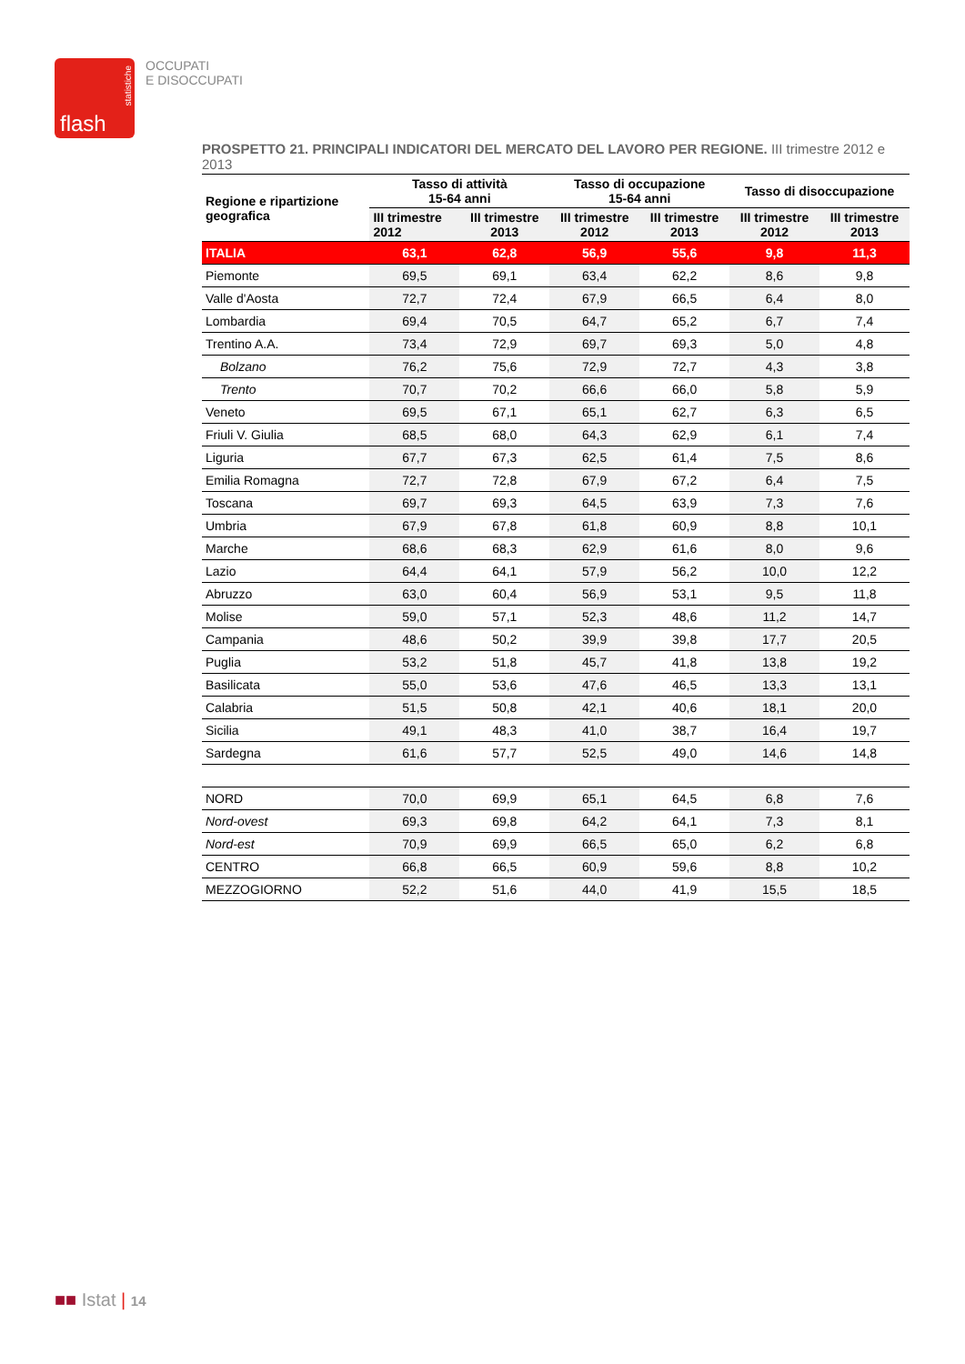statistiche
flash
OCCUPATI
E DISOCCUPATI
PROSPETTO 21. PRINCIPALI INDICATORI DEL MERCATO DEL LAVORO PER REGIONE. III trimestre 2012 e 2013
| Regione e ripartizione geografica | Tasso di attività 15-64 anni | | Tasso di occupazione 15-64 anni | | Tasso di disoccupazione | |
| --- | --- | --- | --- | --- | --- | --- |
| | III trimestre 2012 | III trimestre 2013 | III trimestre 2012 | III trimestre 2013 | III trimestre 2012 | III trimestre 2013 |
| ITALIA | 63,1 | 62,8 | 56,9 | 55,6 | 9,8 | 11,3 |
| Piemonte | 69,5 | 69,1 | 63,4 | 62,2 | 8,6 | 9,8 |
| Valle d'Aosta | 72,7 | 72,4 | 67,9 | 66,5 | 6,4 | 8,0 |
| Lombardia | 69,4 | 70,5 | 64,7 | 65,2 | 6,7 | 7,4 |
| Trentino A.A. | 73,4 | 72,9 | 69,7 | 69,3 | 5,0 | 4,8 |
| Bolzano | 76,2 | 75,6 | 72,9 | 72,7 | 4,3 | 3,8 |
| Trento | 70,7 | 70,2 | 66,6 | 66,0 | 5,8 | 5,9 |
| Veneto | 69,5 | 67,1 | 65,1 | 62,7 | 6,3 | 6,5 |
| Friuli V. Giulia | 68,5 | 68,0 | 64,3 | 62,9 | 6,1 | 7,4 |
| Liguria | 67,7 | 67,3 | 62,5 | 61,4 | 7,5 | 8,6 |
| Emilia Romagna | 72,7 | 72,8 | 67,9 | 67,2 | 6,4 | 7,5 |
| Toscana | 69,7 | 69,3 | 64,5 | 63,9 | 7,3 | 7,6 |
| Umbria | 67,9 | 67,8 | 61,8 | 60,9 | 8,8 | 10,1 |
| Marche | 68,6 | 68,3 | 62,9 | 61,6 | 8,0 | 9,6 |
| Lazio | 64,4 | 64,1 | 57,9 | 56,2 | 10,0 | 12,2 |
| Abruzzo | 63,0 | 60,4 | 56,9 | 53,1 | 9,5 | 11,8 |
| Molise | 59,0 | 57,1 | 52,3 | 48,6 | 11,2 | 14,7 |
| Campania | 48,6 | 50,2 | 39,9 | 39,8 | 17,7 | 20,5 |
| Puglia | 53,2 | 51,8 | 45,7 | 41,8 | 13,8 | 19,2 |
| Basilicata | 55,0 | 53,6 | 47,6 | 46,5 | 13,3 | 13,1 |
| Calabria | 51,5 | 50,8 | 42,1 | 40,6 | 18,1 | 20,0 |
| Sicilia | 49,1 | 48,3 | 41,0 | 38,7 | 16,4 | 19,7 |
| Sardegna | 61,6 | 57,7 | 52,5 | 49,0 | 14,6 | 14,8 |
| NORD | 70,0 | 69,9 | 65,1 | 64,5 | 6,8 | 7,6 |
| Nord-ovest | 69,3 | 69,8 | 64,2 | 64,1 | 7,3 | 8,1 |
| Nord-est | 70,9 | 69,9 | 66,5 | 65,0 | 6,2 | 6,8 |
| CENTRO | 66,8 | 66,5 | 60,9 | 59,6 | 8,8 | 10,2 |
| MEZZOGIORNO | 52,2 | 51,6 | 44,0 | 41,9 | 15,5 | 18,5 |
■■ Istat | 14